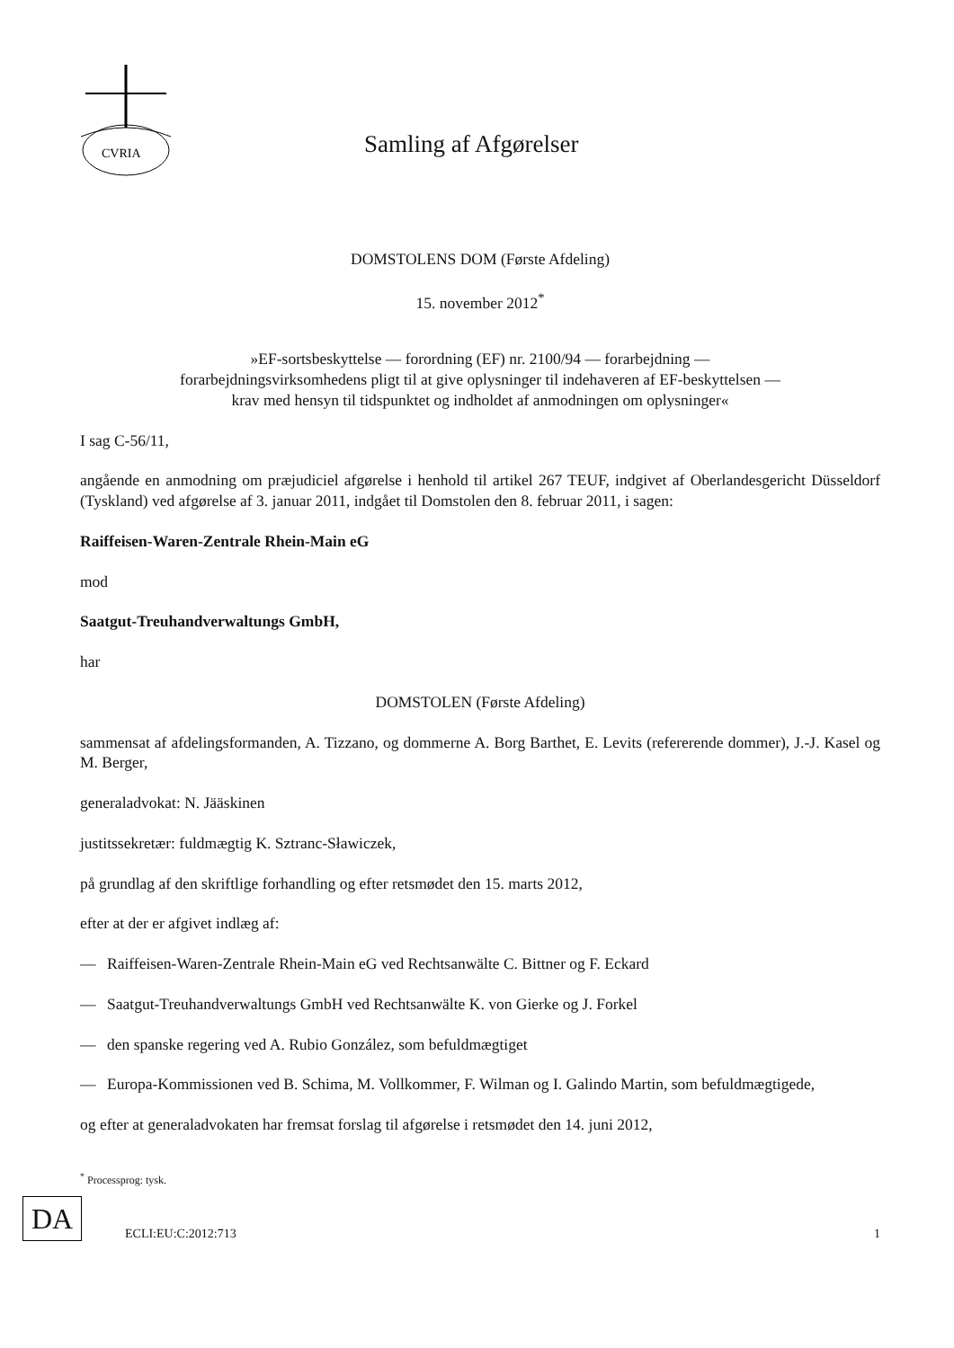CVRIA
Samling af Afgørelser
DOMSTOLENS DOM (Første Afdeling)
15. november 2012<sup>*</sup>
»EF-sortsbeskyttelse — forordning (EF) nr. 2100/94 — forarbejdning —
forarbejdningsvirksomhedens pligt til at give oplysninger til indehaveren af EF-beskyttelsen —
krav med hensyn til tidspunktet og indholdet af anmodningen om oplysninger«
I sag C-56/11,
angående en anmodning om præjudiciel afgørelse i henhold til artikel 267 TEUF, indgivet af Oberlandesgericht Düsseldorf (Tyskland) ved afgørelse af 3. januar 2011, indgået til Domstolen den 8. februar 2011, i sagen:
Raiffeisen-Waren-Zentrale Rhein-Main eG
mod
Saatgut-Treuhandverwaltungs GmbH,
har
DOMSTOLEN (Første Afdeling)
sammensat af afdelingsformanden, A. Tizzano, og dommerne A. Borg Barthet, E. Levits (refererende dommer), J.-J. Kasel og M. Berger,
generaladvokat: N. Jääskinen
justitssekretær: fuldmægtig K. Sztranc-Sławiczek,
på grundlag af den skriftlige forhandling og efter retsmødet den 15. marts 2012,
efter at der er afgivet indlæg af:
— Raiffeisen-Waren-Zentrale Rhein-Main eG ved Rechtsanwälte C. Bittner og F. Eckard
— Saatgut-Treuhandverwaltungs GmbH ved Rechtsanwälte K. von Gierke og J. Forkel
— den spanske regering ved A. Rubio González, som befuldmægtiget
— Europa-Kommissionen ved B. Schima, M. Vollkommer, F. Wilman og I. Galindo Martin, som befuldmægtigede,
og efter at generaladvokaten har fremsat forslag til afgørelse i retsmødet den 14. juni 2012,
<sup>*</sup> Processprog: tysk.
DA
ECLI:EU:C:2012:713
1